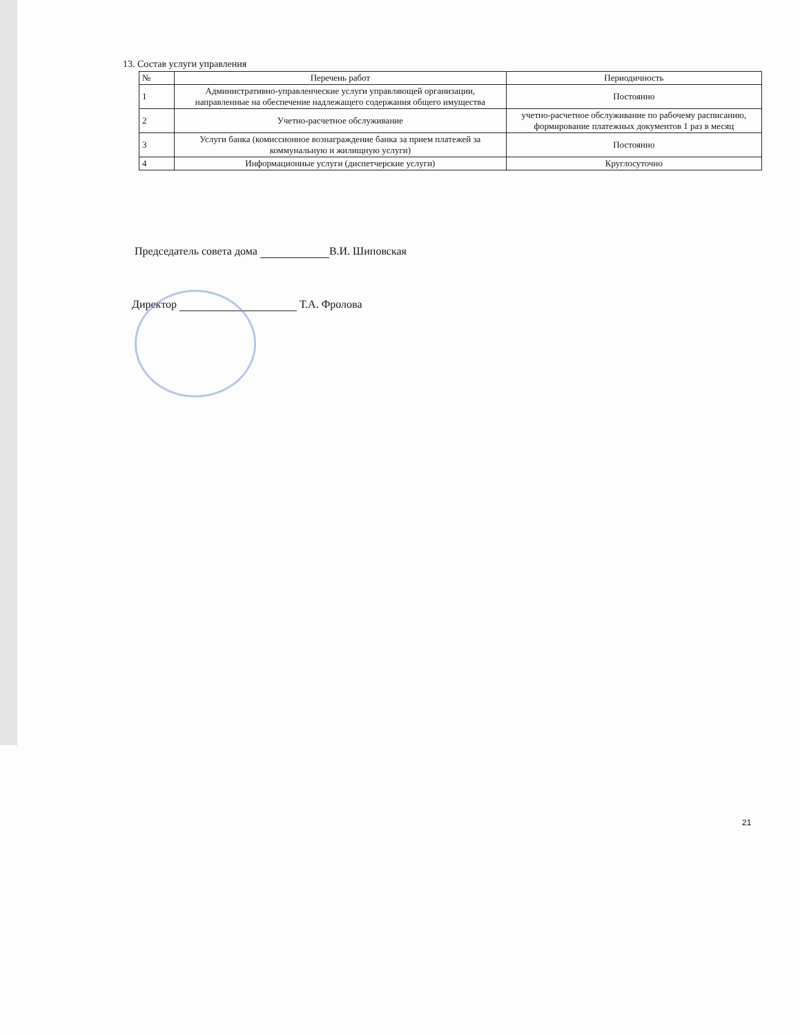13. Состав услуги управления
| № | Перечень работ | Периодичность |
| --- | --- | --- |
| 1 | Административно-управленческие услуги управляющей организации, направленные на обеспечение надлежащего содержания общего имущества | Постоянно |
| 2 | Учетно-расчетное обслуживание | учетно-расчетное обслуживание по рабочему расписанию, формирование платежных документов 1 раз в месяц |
| 3 | Услуги банка (комиссионное вознаграждение банка за прием платежей за коммунальную и жилищную услуги) | Постоянно |
| 4 | Информационные услуги (диспетчерские услуги) | Круглосуточно |
Председатель совета дома В.И. Шиповская
Директор Т.А. Фролова
21